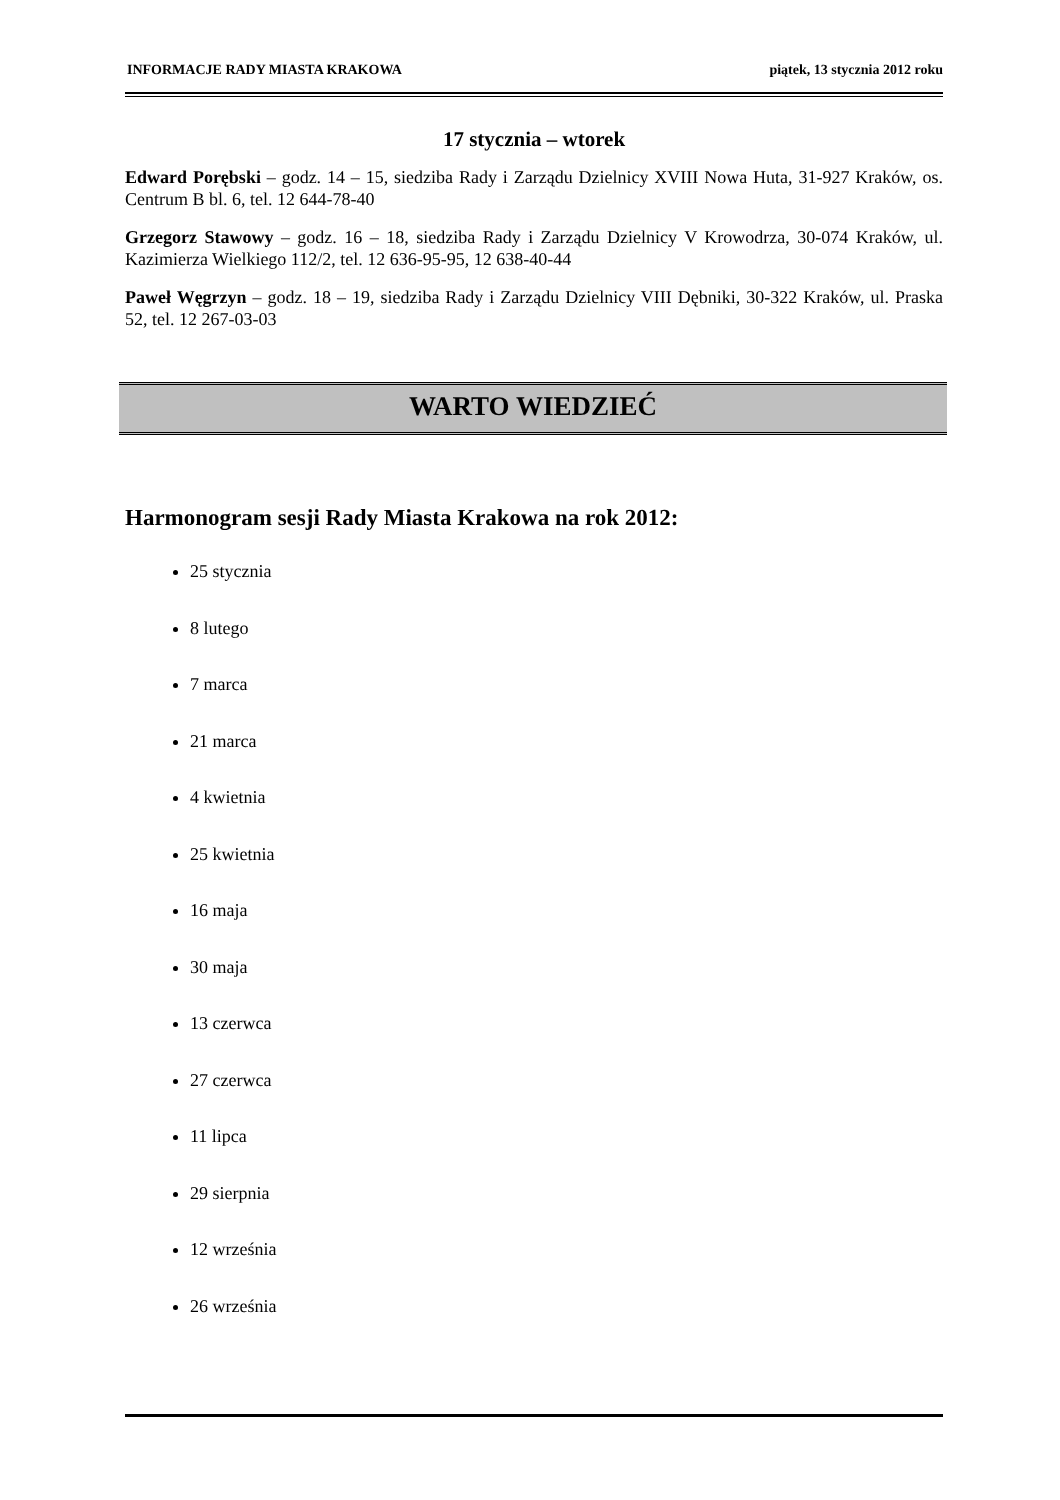INFORMACJE RADY MIASTA KRAKOWA piątek, 13 stycznia 2012 roku
17 stycznia – wtorek
Edward Porębski – godz. 14 – 15, siedziba Rady i Zarządu Dzielnicy XVIII Nowa Huta, 31-927 Kraków, os. Centrum B bl. 6, tel. 12 644-78-40
Grzegorz Stawowy – godz. 16 – 18, siedziba Rady i Zarządu Dzielnicy V Krowodrza, 30-074 Kraków, ul. Kazimierza Wielkiego 112/2, tel. 12 636-95-95, 12 638-40-44
Paweł Węgrzyn – godz. 18 – 19, siedziba Rady i Zarządu Dzielnicy VIII Dębniki, 30-322 Kraków, ul. Praska 52, tel. 12 267-03-03
WARTO WIEDZIEĆ
Harmonogram sesji Rady Miasta Krakowa na rok 2012:
25 stycznia
8 lutego
7 marca
21 marca
4 kwietnia
25 kwietnia
16 maja
30 maja
13 czerwca
27 czerwca
11 lipca
29 sierpnia
12 września
26 września